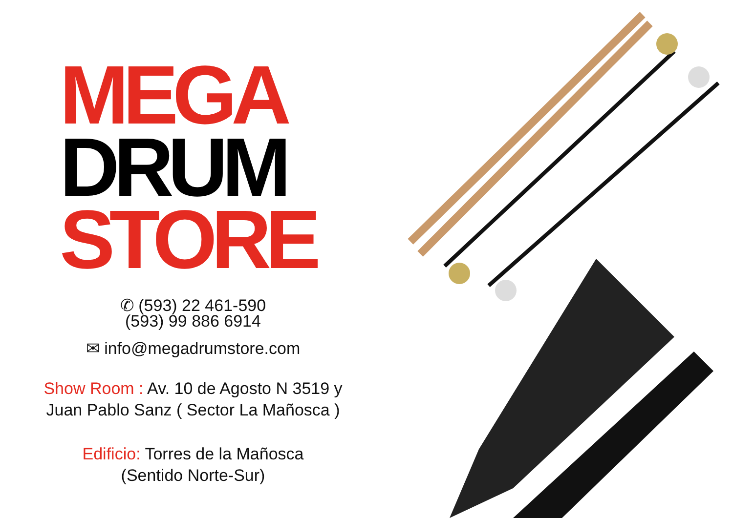MEGA
DRUM
STORE
✆ (593) 22 461-590
(593) 99 886 6914
✉ info@megadrumstore.com
Show Room : Av. 10 de Agosto N 3519 y Juan Pablo Sanz ( Sector La Mañosca )
Edificio: Torres de la Mañosca
(Sentido Norte-Sur)